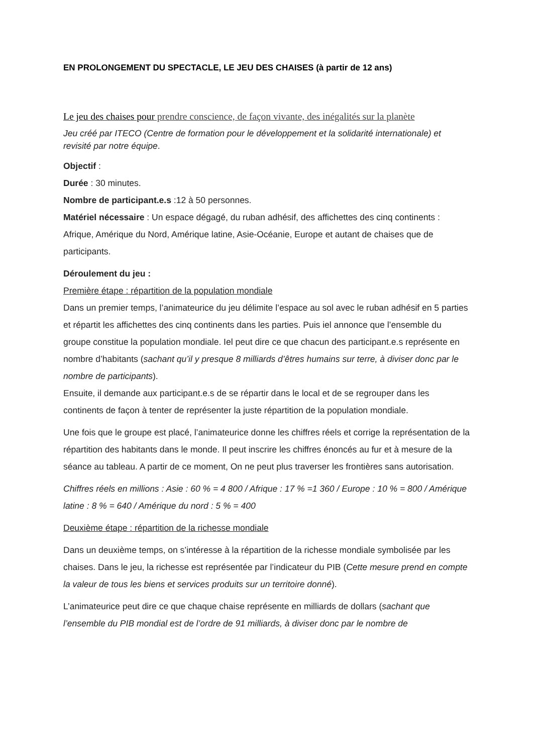EN PROLONGEMENT DU SPECTACLE, LE JEU DES CHAISES (à partir de 12 ans)
Le jeu des chaises pour prendre conscience, de façon vivante, des inégalités sur la planète
Jeu créé par ITECO (Centre de formation pour le développement et la solidarité internationale) et revisité par notre équipe.
Objectif :
Durée : 30 minutes.
Nombre de participant.e.s :12 à 50 personnes.
Matériel nécessaire : Un espace dégagé, du ruban adhésif, des affichettes des cinq continents : Afrique, Amérique du Nord, Amérique latine, Asie-Océanie, Europe et autant de chaises que de participants.
Déroulement du jeu :
Première étape : répartition de la population mondiale
Dans un premier temps, l’animateurice du jeu délimite l’espace au sol avec le ruban adhésif en 5 parties et répartit les affichettes des cinq continents dans les parties. Puis iel annonce que l’ensemble du groupe constitue la population mondiale. Iel peut dire ce que chacun des participant.e.s représente en nombre d’habitants (sachant qu’il y presque 8 milliards d’êtres humains sur terre, à diviser donc par le nombre de participants).
Ensuite, il demande aux participant.e.s de se répartir dans le local et de se regrouper dans les continents de façon à tenter de représenter la juste répartition de la population mondiale.
Une fois que le groupe est placé, l’animateurice donne les chiffres réels et corrige la représentation de la répartition des habitants dans le monde. Il peut inscrire les chiffres énoncés au fur et à mesure de la séance au tableau. A partir de ce moment, On ne peut plus traverser les frontières sans autorisation.
Chiffres réels en millions : Asie : 60 % = 4 800 / Afrique : 17 % =1 360 / Europe : 10 % = 800 / Amérique latine : 8 % = 640 / Amérique du nord : 5 % = 400
Deuxième étape : répartition de la richesse mondiale
Dans un deuxième temps, on s’intéresse à la répartition de la richesse mondiale symbolisée par les chaises. Dans le jeu, la richesse est représentée par l’indicateur du PIB (Cette mesure prend en compte la valeur de tous les biens et services produits sur un territoire donné).
L’animateurice peut dire ce que chaque chaise représente en milliards de dollars (sachant que l’ensemble du PIB mondial est de l’ordre de 91 milliards, à diviser donc par le nombre de